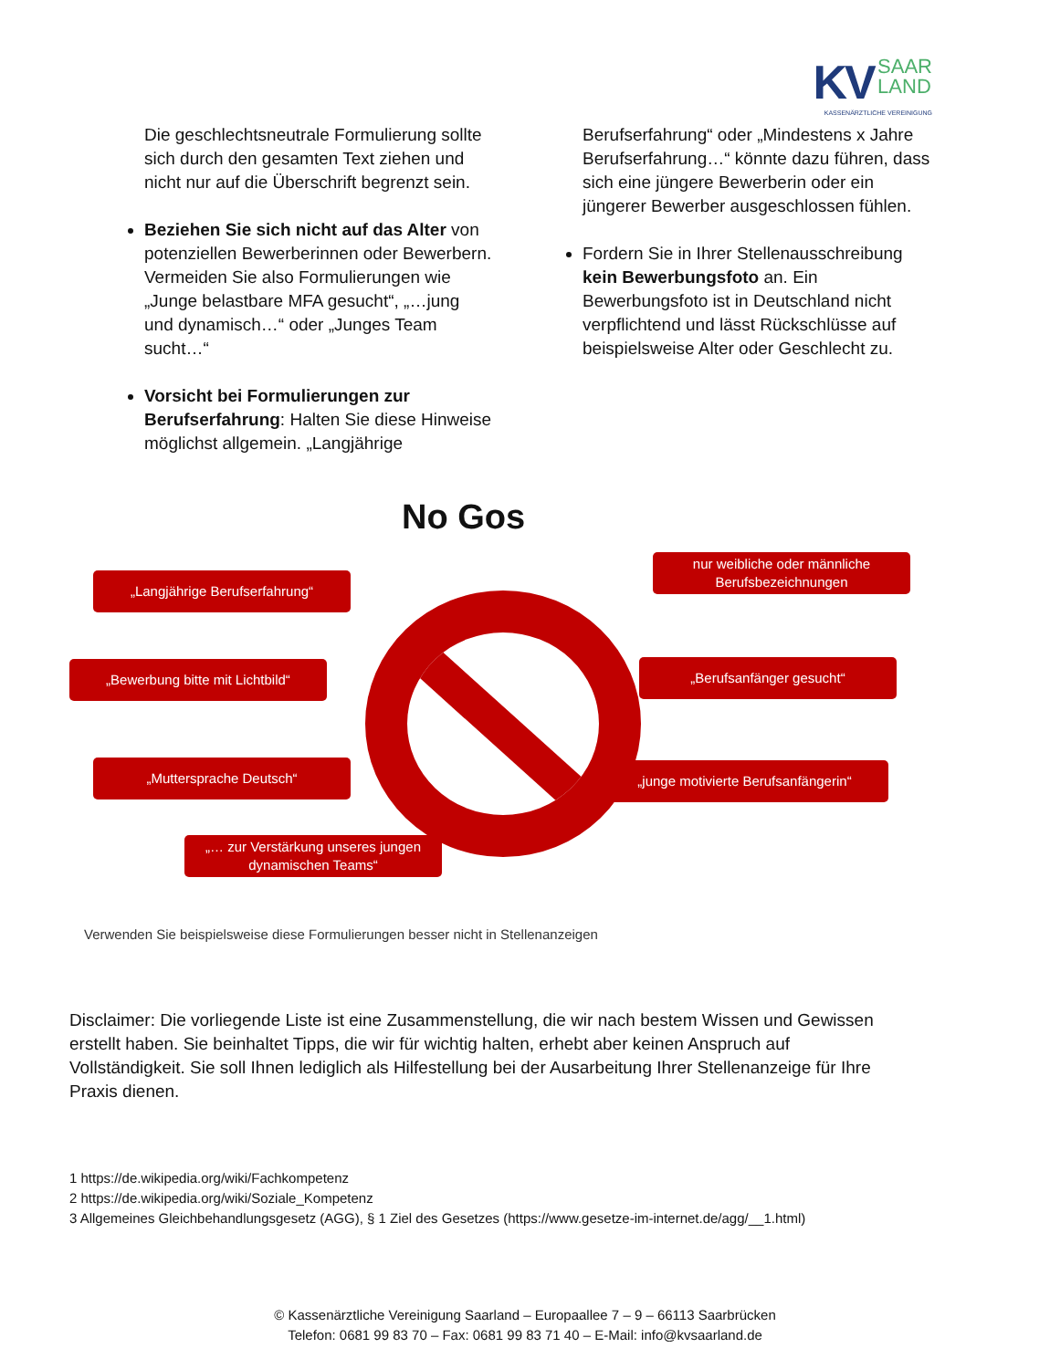KV SAAR
LAND
KASSENÄRZTLICHE VEREINIGUNG
Die geschlechtsneutrale Formulierung sollte sich durch den gesamten Text ziehen und nicht nur auf die Überschrift begrenzt sein.
Beziehen Sie sich nicht auf das Alter von potenziellen Bewerberinnen oder Bewerbern. Vermeiden Sie also Formulierungen wie „Junge belastbare MFA gesucht“, „…jung und dynamisch…“ oder „Junges Team sucht…“
Vorsicht bei Formulierungen zur Berufserfahrung: Halten Sie diese Hinweise möglichst allgemein. „Langjährige
Berufserfahrung“ oder „Mindestens x Jahre Berufserfahrung…“ könnte dazu führen, dass sich eine jüngere Bewerberin oder ein jüngerer Bewerber ausgeschlossen fühlen.
Fordern Sie in Ihrer Stellenausschreibung kein Bewerbungsfoto an. Ein Bewerbungsfoto ist in Deutschland nicht verpflichtend und lässt Rückschlüsse auf beispielsweise Alter oder Geschlecht zu.
No Gos
„Langjährige Berufserfahrung“
nur weibliche oder männliche Berufsbezeichnungen
„Bewerbung bitte mit Lichtbild“ „Berufsanfänger gesucht“
„Muttersprache Deutsch“ „junge motivierte Berufsanfängerin“
„… zur Verstärkung unseres jungen dynamischen Teams“
Verwenden Sie beispielsweise diese Formulierungen besser nicht in Stellenanzeigen
Disclaimer: Die vorliegende Liste ist eine Zusammenstellung, die wir nach bestem Wissen und Gewissen erstellt haben. Sie beinhaltet Tipps, die wir für wichtig halten, erhebt aber keinen Anspruch auf Vollständigkeit. Sie soll Ihnen lediglich als Hilfestellung bei der Ausarbeitung Ihrer Stellenanzeige für Ihre Praxis dienen.
1 https://de.wikipedia.org/wiki/Fachkompetenz
2 https://de.wikipedia.org/wiki/Soziale_Kompetenz
3 Allgemeines Gleichbehandlungsgesetz (AGG), § 1 Ziel des Gesetzes (https://www.gesetze-im-internet.de/agg/__1.html)
© Kassenärztliche Vereinigung Saarland – Europaallee 7 – 9 – 66113 Saarbrücken
Telefon: 0681 99 83 70 – Fax: 0681 99 83 71 40 – E-Mail: info@kvsaarland.de